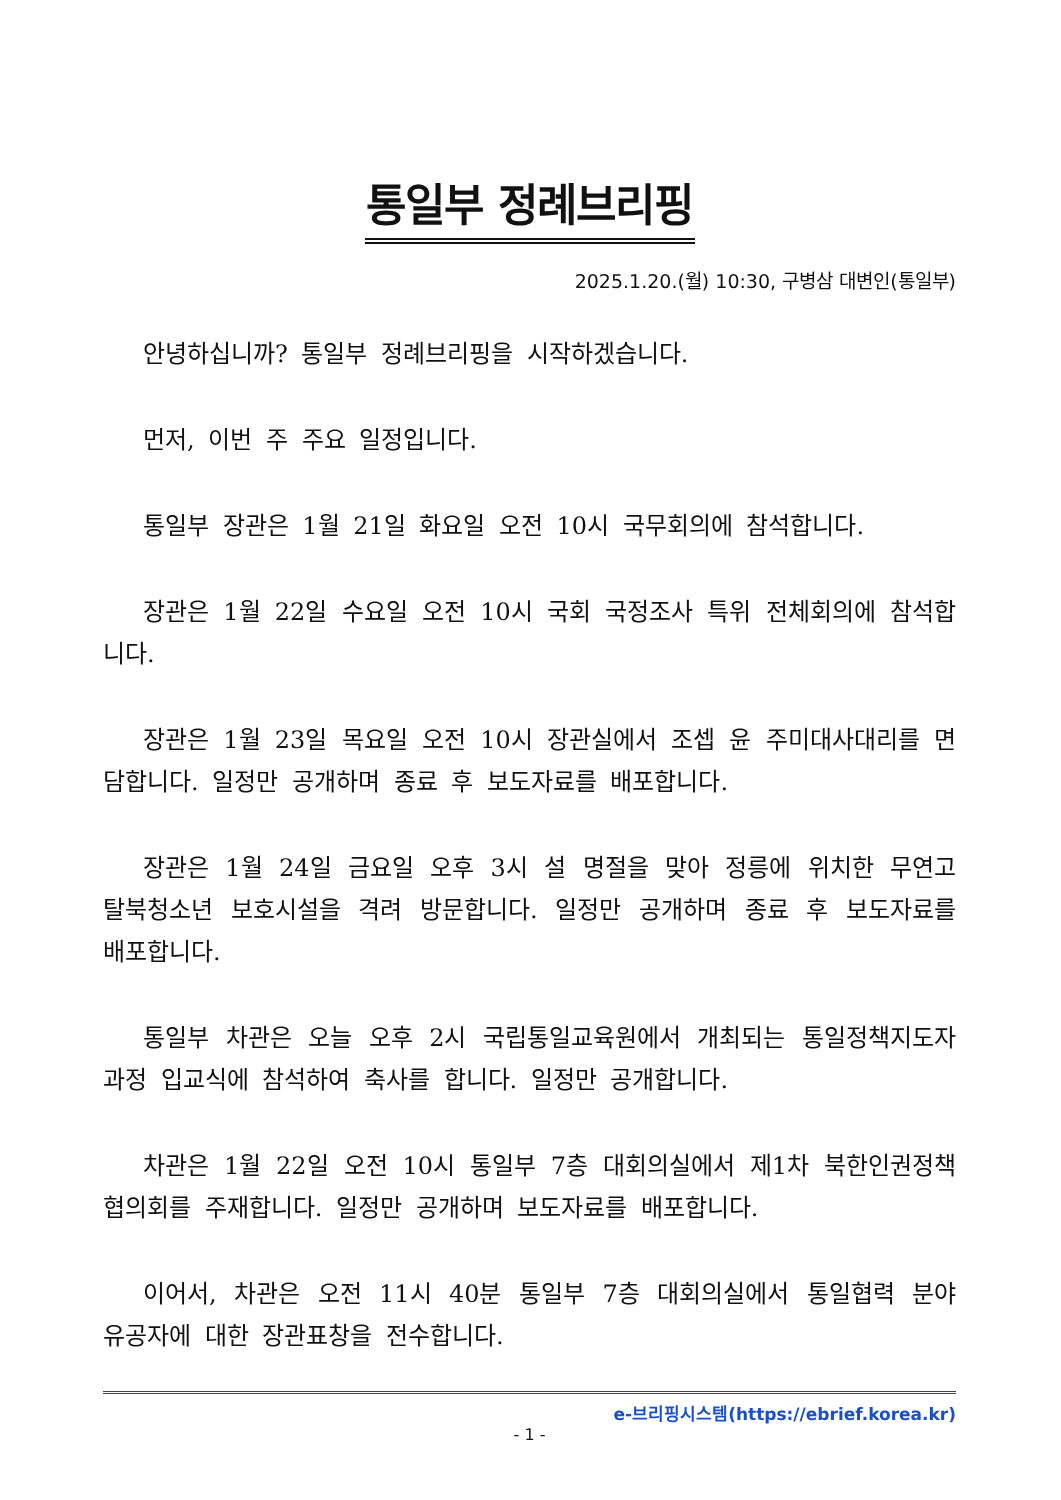통일부 정례브리핑
2025.1.20.(월) 10:30, 구병삼 대변인(통일부)
안녕하십니까? 통일부 정례브리핑을 시작하겠습니다.
먼저, 이번 주 주요 일정입니다.
통일부 장관은 1월 21일 화요일 오전 10시 국무회의에 참석합니다.
장관은 1월 22일 수요일 오전 10시 국회 국정조사 특위 전체회의에 참석합니다.
장관은 1월 23일 목요일 오전 10시 장관실에서 조셉 윤 주미대사대리를 면담합니다. 일정만 공개하며 종료 후 보도자료를 배포합니다.
장관은 1월 24일 금요일 오후 3시 설 명절을 맞아 정릉에 위치한 무연고 탈북청소년 보호시설을 격려 방문합니다. 일정만 공개하며 종료 후 보도자료를 배포합니다.
통일부 차관은 오늘 오후 2시 국립통일교육원에서 개최되는 통일정책지도자과정 입교식에 참석하여 축사를 합니다. 일정만 공개합니다.
차관은 1월 22일 오전 10시 통일부 7층 대회의실에서 제1차 북한인권정책협의회를 주재합니다. 일정만 공개하며 보도자료를 배포합니다.
이어서, 차관은 오전 11시 40분 통일부 7층 대회의실에서 통일협력 분야 유공자에 대한 장관표창을 전수합니다.
e-브리핑시스템(https://ebrief.korea.kr)
- 1 -